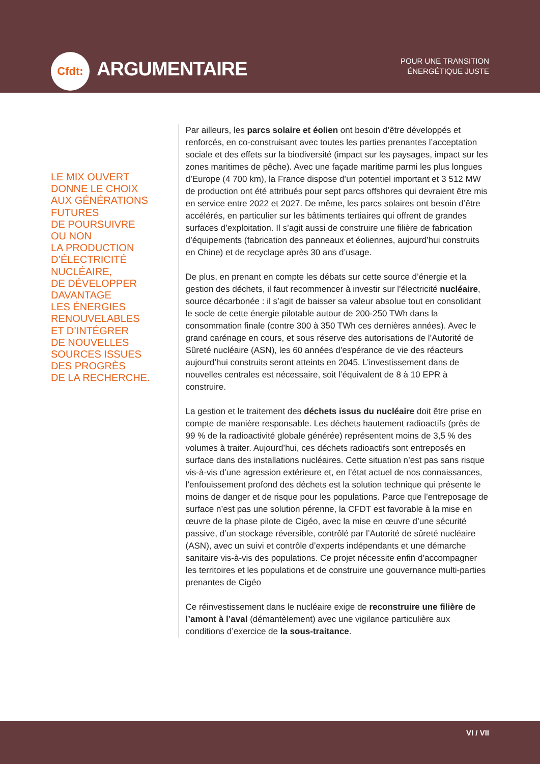Cfdt:
ARGUMENTAIRE
POUR UNE TRANSITION
ÉNERGÉTIQUE JUSTE
LE MIX OUVERT
DONNE LE CHOIX
AUX GÉNÉRATIONS
FUTURES
DE POURSUIVRE
OU NON
LA PRODUCTION
D’ÉLECTRICITÉ
NUCLÉAIRE,
DE DÉVELOPPER
DAVANTAGE
LES ÉNERGIES
RENOUVELABLES
ET D’INTÉGRER
DE NOUVELLES
SOURCES ISSUES
DES PROGRÈS
DE LA RECHERCHE.
Par ailleurs, les parcs solaire et éolien ont besoin d’être développés et renforcés, en co-construisant avec toutes les parties prenantes l’acceptation sociale et des effets sur la biodiversité (impact sur les paysages, impact sur les zones maritimes de pêche). Avec une façade maritime parmi les plus longues d’Europe (4 700 km), la France dispose d’un potentiel important et 3 512 MW de production ont été attribués pour sept parcs offshores qui devraient être mis en service entre 2022 et 2027. De même, les parcs solaires ont besoin d’être accélérés, en particulier sur les bâtiments tertiaires qui offrent de grandes surfaces d’exploitation. Il s’agit aussi de construire une filière de fabrication d’équipements (fabrication des panneaux et éoliennes, aujourd’hui construits en Chine) et de recyclage après 30 ans d’usage.
De plus, en prenant en compte les débats sur cette source d’énergie et la gestion des déchets, il faut recommencer à investir sur l’électricité nucléaire, source décarbonée : il s’agit de baisser sa valeur absolue tout en consolidant le socle de cette énergie pilotable autour de 200-250 TWh dans la consommation finale (contre 300 à 350 TWh ces dernières années). Avec le grand carénage en cours, et sous réserve des autorisations de l’Autorité de Sûreté nucléaire (ASN), les 60 années d’espérance de vie des réacteurs aujourd’hui construits seront atteints en 2045. L’investissement dans de nouvelles centrales est nécessaire, soit l’équivalent de 8 à 10 EPR à construire.
La gestion et le traitement des déchets issus du nucléaire doit être prise en compte de manière responsable. Les déchets hautement radioactifs (près de 99 % de la radioactivité globale générée) représentent moins de 3,5 % des volumes à traiter. Aujourd’hui, ces déchets radioactifs sont entreposés en surface dans des installations nucléaires. Cette situation n’est pas sans risque vis-à-vis d’une agression extérieure et, en l’état actuel de nos connaissances, l’enfouissement profond des déchets est la solution technique qui présente le moins de danger et de risque pour les populations. Parce que l’entreposage de surface n’est pas une solution pérenne, la CFDT est favorable à la mise en œuvre de la phase pilote de Cigéo, avec la mise en œuvre d’une sécurité passive, d’un stockage réversible, contrôlé par l’Autorité de sûreté nucléaire (ASN), avec un suivi et contrôle d’experts indépendants et une démarche sanitaire vis-à-vis des populations. Ce projet nécessite enfin d’accompagner les territoires et les populations et de construire une gouvernance multi-parties prenantes de Cigéo
Ce réinvestissement dans le nucléaire exige de reconstruire une filière de l’amont à l’aval (démantèlement) avec une vigilance particulière aux conditions d’exercice de la sous-traitance.
VI / VII